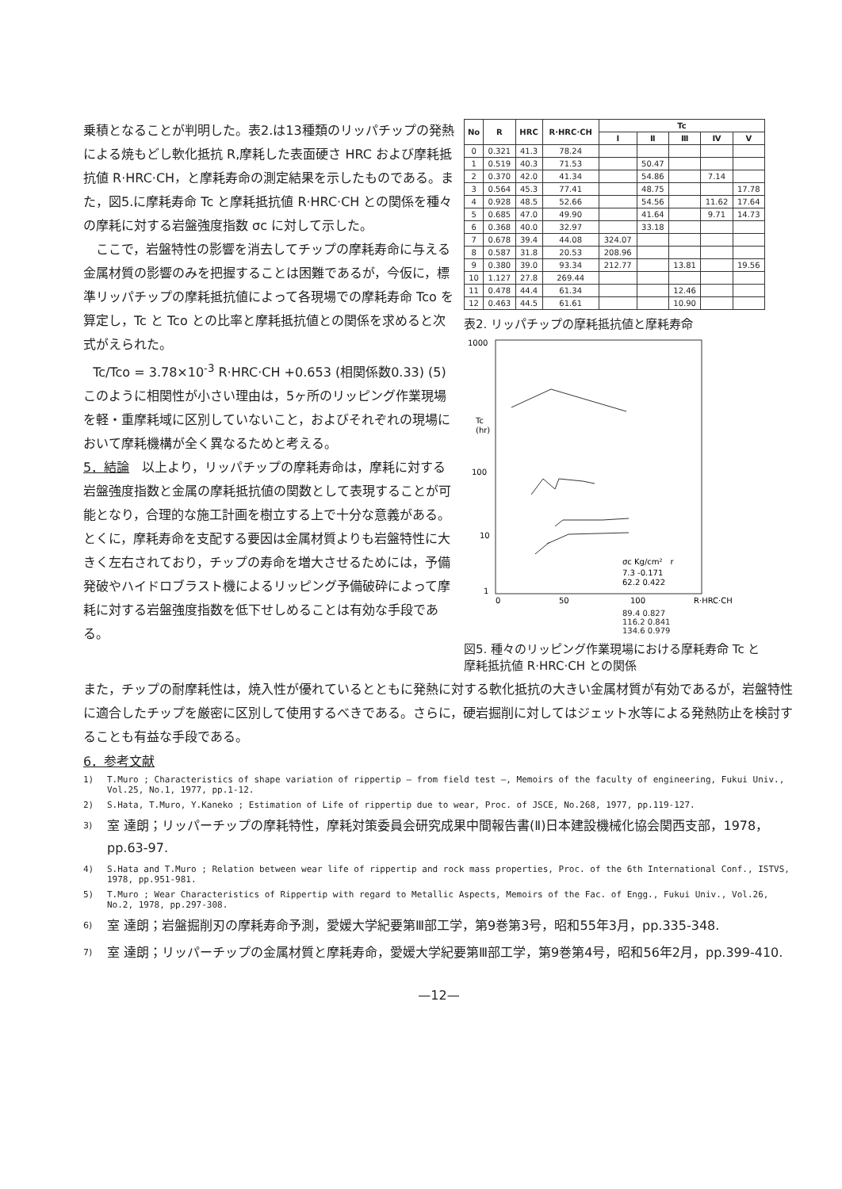乗積となることが判明した。表2.は13種類のリッパチップの発熱による焼もどし軟化抵抗 R,摩耗した表面硬さ HRC および摩耗抵抗値 R·HRC·CH，と摩耗寿命の測定結果を示したものである。また，図5.に摩耗寿命 Tc と摩耗抵抗値 R·HRC·CH との関係を種々の摩耗に対する岩盤強度指数 σc に対して示した。
　ここで，岩盤特性の影響を消去してチップの摩耗寿命に与える金属材質の影響のみを把握することは困難であるが，今仮に，標準リッパチップの摩耗抵抗値によって各現場での摩耗寿命 Tco を算定し，Tc と Tco との比率と摩耗抵抗値との関係を求めると次式がえられた。
Tc/Tco = 3.78×10<sup>-3</sup> R·HRC·CH +0.653 (相関係数0.33) (5)
このように相関性が小さい理由は，5ヶ所のリッピング作業現場を軽・重摩耗域に区別していないこと，およびそれぞれの現場において摩耗機構が全く異なるためと考える。
5．結論　以上より，リッパチップの摩耗寿命は，摩耗に対する岩盤強度指数と金属の摩耗抵抗値の関数として表現することが可能となり，合理的な施工計画を樹立する上で十分な意義がある。とくに，摩耗寿命を支配する要因は金属材質よりも岩盤特性に大きく左右されており，チップの寿命を増大させるためには，予備発破やハイドロブラスト機によるリッピング予備破砕によって摩耗に対する岩盤強度指数を低下せしめることは有効な手段である。
| No | R | HRC | R·HRC·CH | Tc | | | | |
| --- | --- | --- | --- | --- | --- | --- | --- | --- |
| | | | | Ⅰ | Ⅱ | Ⅲ | Ⅳ | Ⅴ |
| 0 | 0.321 | 41.3 | 78.24 | | | | | |
| 1 | 0.519 | 40.3 | 71.53 | | 50.47 | | | |
| 2 | 0.370 | 42.0 | 41.34 | | 54.86 | | 7.14 | |
| 3 | 0.564 | 45.3 | 77.41 | | 48.75 | | | 17.78 |
| 4 | 0.928 | 48.5 | 52.66 | | 54.56 | | 11.62 | 17.64 |
| 5 | 0.685 | 47.0 | 49.90 | | 41.64 | | 9.71 | 14.73 |
| 6 | 0.368 | 40.0 | 32.97 | | 33.18 | | | |
| 7 | 0.678 | 39.4 | 44.08 | 324.07 | | | | |
| 8 | 0.587 | 31.8 | 20.53 | 208.96 | | | | |
| 9 | 0.380 | 39.0 | 93.34 | 212.77 | | 13.81 | | 19.56 |
| 10 | 1.127 | 27.8 | 269.44 | | | | | |
| 11 | 0.478 | 44.4 | 61.34 | | | 12.46 | | |
| 12 | 0.463 | 44.5 | 61.61 | | | 10.90 | | |
表2. リッパチップの摩耗抵抗値と摩耗寿命
1000
Tc
(hr)
100
10
1
0
50
100
R·HRC·CH
σc Kg/cm²　r
7.3 -0.171
62.2 0.422
89.4 0.827
116.2 0.841
134.6 0.979
図5. 種々のリッピング作業現場における摩耗寿命 Tc と摩耗抵抗値 R·HRC·CH との関係
また，チップの耐摩耗性は，焼入性が優れているとともに発熱に対する軟化抵抗の大きい金属材質が有効であるが，岩盤特性に適合したチップを厳密に区別して使用するべきである。さらに，硬岩掘削に対してはジェット水等による発熱防止を検討することも有益な手段である。
6．参考文献
1) T.Muro ; Characteristics of shape variation of rippertip — from field test —, Memoirs of the faculty of engineering, Fukui Univ., Vol.25, No.1, 1977, pp.1-12.
2) S.Hata, T.Muro, Y.Kaneko ; Estimation of Life of rippertip due to wear, Proc. of JSCE, No.268, 1977, pp.119-127.
3) 室 達朗；リッパーチップの摩耗特性，摩耗対策委員会研究成果中間報告書(Ⅱ)日本建設機械化協会関西支部，1978，pp.63-97.
4) S.Hata and T.Muro ; Relation between wear life of rippertip and rock mass properties, Proc. of the 6th International Conf., ISTVS, 1978, pp.951-981.
5) T.Muro ; Wear Characteristics of Rippertip with regard to Metallic Aspects, Memoirs of the Fac. of Engg., Fukui Univ., Vol.26, No.2, 1978, pp.297-308.
6) 室 達朗；岩盤掘削刃の摩耗寿命予測，愛媛大学紀要第Ⅲ部工学，第9巻第3号，昭和55年3月，pp.335-348.
7) 室 達朗；リッパーチップの金属材質と摩耗寿命，愛媛大学紀要第Ⅲ部工学，第9巻第4号，昭和56年2月，pp.399-410.
—12—